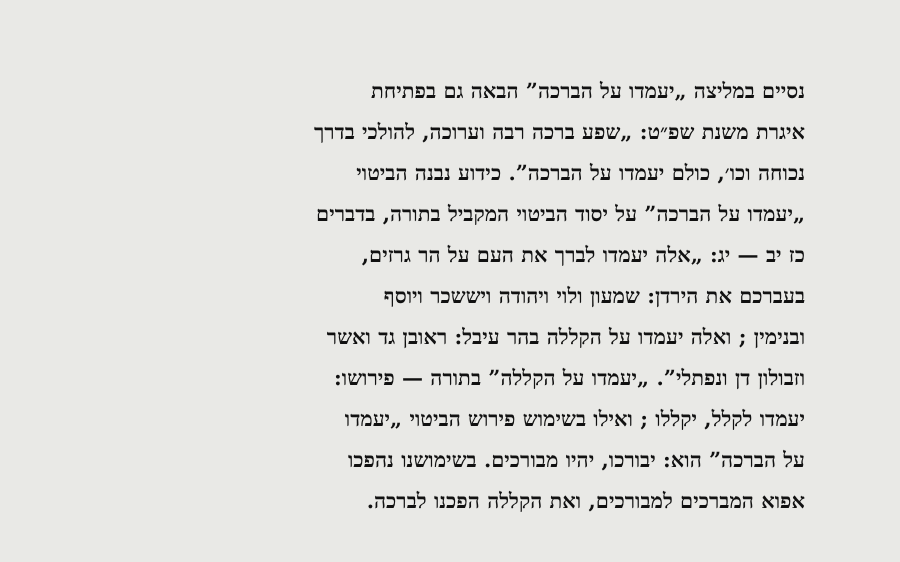נסיים במליצה „יעמדו על הברכה” הבאה גם בפתיחת
איגרת משנת שפ״ט: „שפע ברכה רבה וערוכה, להולכי בדרך
נכוחה וכו׳, כולם יעמדו על הברכה”. כידוע נבנה הביטוי
„יעמדו על הברכה” על יסוד הביטוי המקביל בתורה, בדברים
כז יב — יג: „אלה יעמדו לברך את העם על הר גרזים,
בעברכם את הירדן: שמעון ולוי ויהודה ויששכר ויוסף
ובנימין ; ואלה יעמדו על הקללה בהר עיבל: ראובן גד ואשר
וזבולון דן ונפתלי”. „יעמדו על הקללה” בתורה — פירושו:
יעמדו לקלל, יקללו ; ואילו בשימוש פירוש הביטוי „יעמדו
על הברכה” הוא: יבורכו, יהיו מבורכים. בשימושנו נהפכו
אפוא המברכים למבורכים, ואת הקללה הפכנו לברכה.